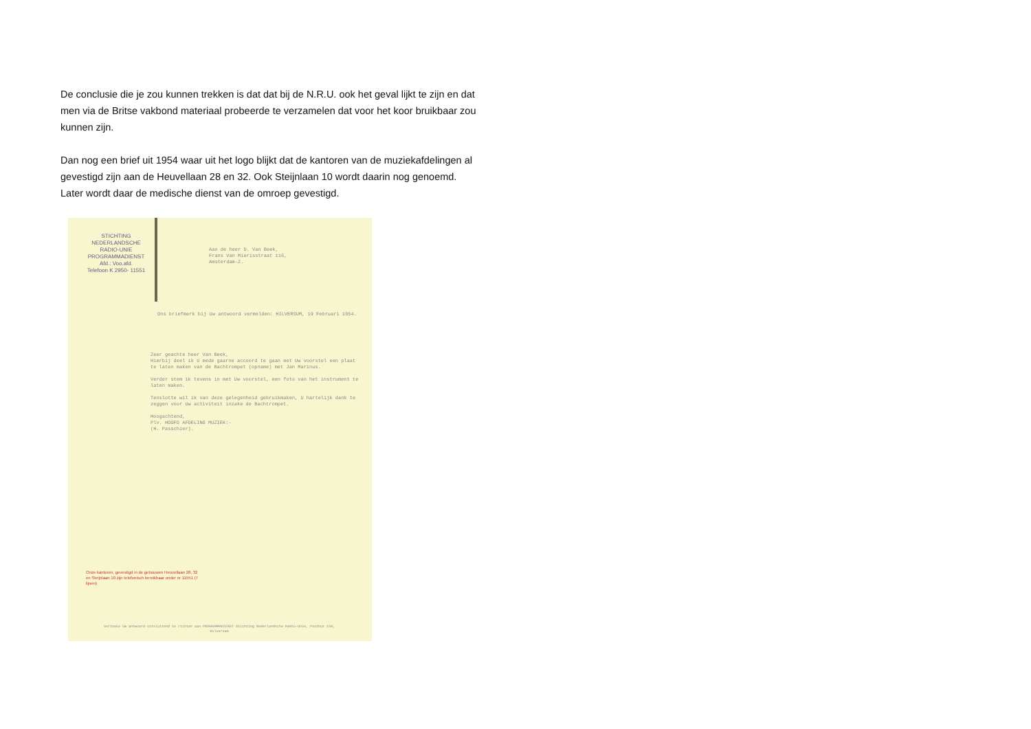De conclusie die je zou kunnen trekken is dat dat bij de N.R.U. ook het geval lijkt te zijn en dat men via de Britse vakbond materiaal probeerde te verzamelen dat voor het koor bruikbaar zou kunnen zijn.
Dan nog een brief uit 1954 waar uit het logo blijkt dat de kantoren van de muziekafdelingen al gevestigd zijn aan de Heuvellaan 28 en 32. Ook Steijnlaan 10 wordt daarin nog genoemd. Later wordt daar de medische dienst van de omroep gevestigd.
STICHTING
NEDERLANDSCHE
RADIO-UNIE
PROGRAMMADIENST
Afd.: Voo.afd.
Telefoon K 2950- 11551
Aan de heer D. Van Beek,
Frans Van Mierisstraat 116,
Amsterdam-Z.
Ons briefmerk bij Uw antwoord vermelden: HILVERSUM, 19 Februari 1954.
Zeer geachte heer Van Beek,
Hierbij deel ik U mede gaarne accoord te gaan met Uw voorstel een plaat te laten maken van de Bachtrompet (opname) met Jan Marinus.
Verder stem ik tevens in met Uw voorstel, een foto van het instrument te laten maken.
Tenslotte wil ik van deze gelegenheid gebruikmaken, U hartelijk dank te zeggen voor Uw activiteit inzake de Bachtrompet.
Hoogachtend,
Plv. HOOFD AFDELING MUZIEK:-
(H. Passchier).
Onze kantoren, gevestigd in de gebouwen Heuvellaan 28, 32 en Steijnlaan 10 zijn telefonisch bereikbaar onder nr 11551 (7 lijnen)
Verzoeke Uw antwoord uitsluitend te richten aan PROGRAMMADIENST Stichting Nederlandsche Radio-Unie, Postbus 150, Hilversum